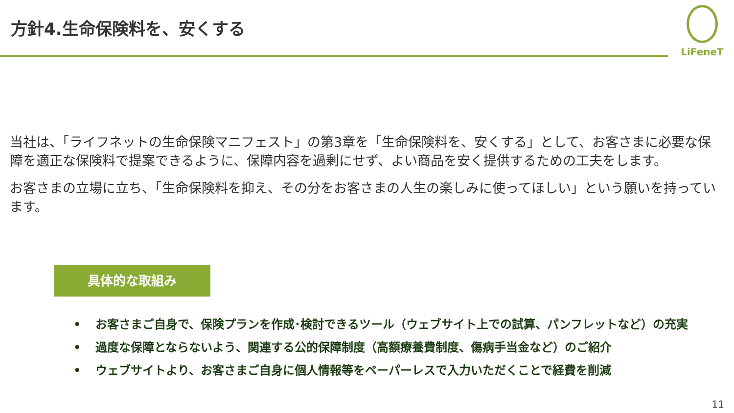方針4.生命保険料を、安くする
LiFeneT
当社は、「ライフネットの生命保険マニフェスト」の第3章を「生命保険料を、安くする」として、お客さまに必要な保障を適正な保険料で提案できるように、保障内容を過剰にせず、よい商品を安く提供するための工夫をします。
お客さまの立場に立ち、「生命保険料を抑え、その分をお客さまの人生の楽しみに使ってほしい」という願いを持っています。
具体的な取組み
• お客さまご自身で、保険プランを作成･検討できるツール（ウェブサイト上での試算、パンフレットなど）の充実
• 過度な保障とならないよう、関連する公的保障制度（高額療養費制度、傷病手当金など）のご紹介
• ウェブサイトより、お客さまご自身に個人情報等をペーパーレスで入力いただくことで経費を削減
11